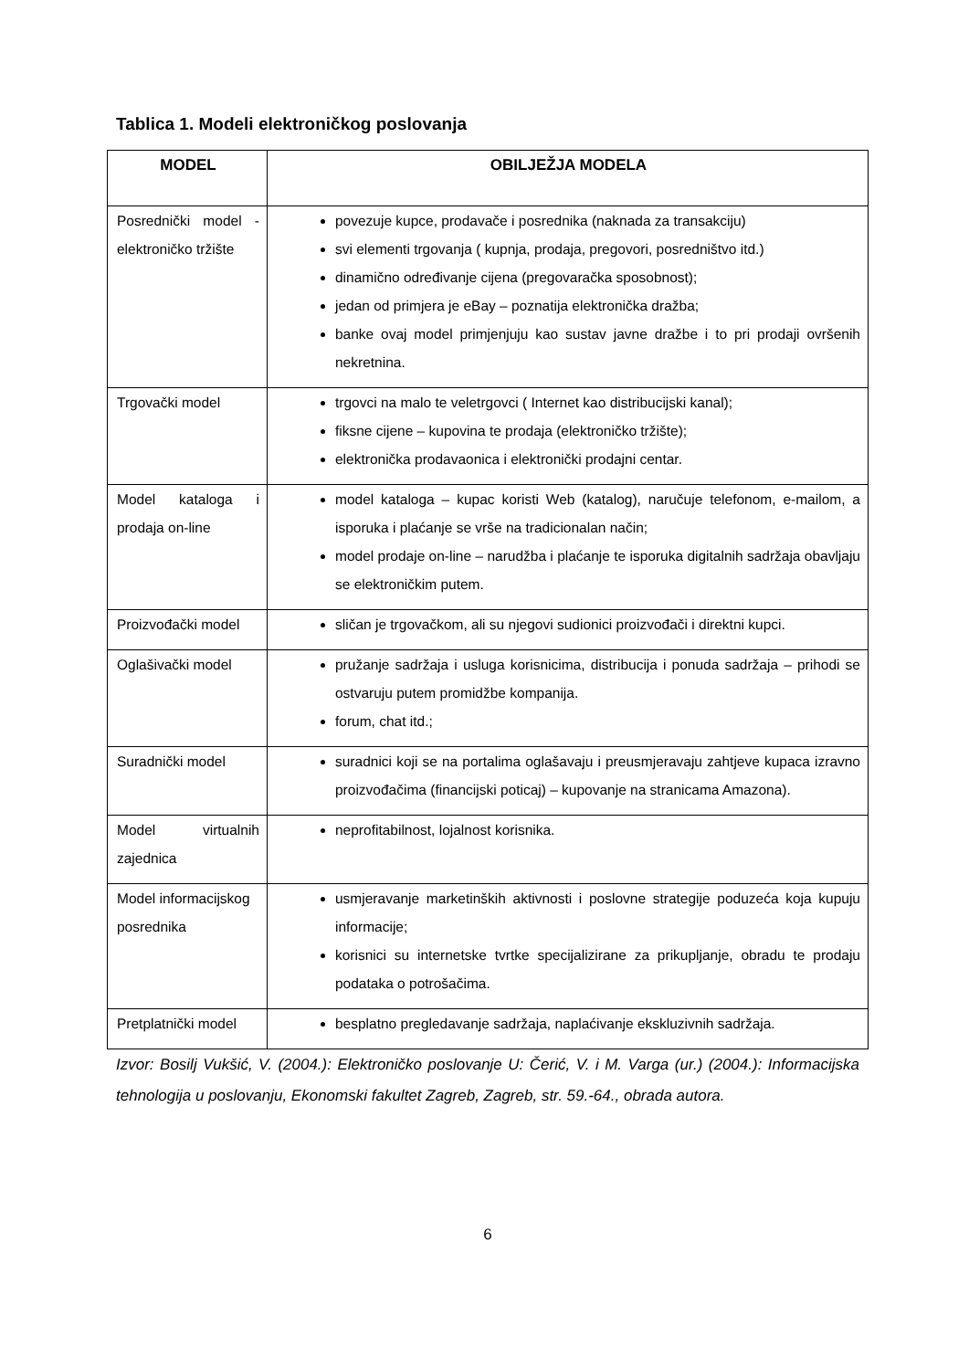Tablica 1. Modeli elektroničkog poslovanja
| MODEL | OBILJEŽJA MODELA |
| --- | --- |
| Posrednički model - elektroničko tržište | povezuje kupce, prodavače i posrednika (naknada za transakciju) svi elementi trgovanja ( kupnja, prodaja, pregovori, posredništvo itd.) dinamično određivanje cijena (pregovaračka sposobnost); jedan od primjera je eBay – poznatija elektronička dražba; banke ovaj model primjenjuju kao sustav javne dražbe i to pri prodaji ovršenih nekretnina. |
| Trgovački model | trgovci na malo te veletrgovci ( Internet kao distribucijski kanal); fiksne cijene – kupovina te prodaja (elektroničko tržište); elektronička prodavaonica i elektronički prodajni centar. |
| Model kataloga i prodaja on-line | model kataloga – kupac koristi Web (katalog), naručuje telefonom, e-mailom, a isporuka i plaćanje se vrše na tradicionalan način; model prodaje on-line – narudžba i plaćanje te isporuka digitalnih sadržaja obavljaju se elektroničkim putem. |
| Proizvođački model | sličan je trgovačkom, ali su njegovi sudionici proizvođači i direktni kupci. |
| Oglašivački model | pružanje sadržaja i usluga korisnicima, distribucija i ponuda sadržaja – prihodi se ostvaruju putem promidžbe kompanija. forum, chat itd.; |
| Suradnički model | suradnici koji se na portalima oglašavaju i preusmjeravaju zahtjeve kupaca izravno proizvođačima (financijski poticaj) – kupovanje na stranicama Amazona). |
| Model virtualnih zajednica | neprofitabilnost, lojalnost korisnika. |
| Model informacijskog posrednika | usmjeravanje marketinških aktivnosti i poslovne strategije poduzeća koja kupuju informacije; korisnici su internetske tvrtke specijalizirane za prikupljanje, obradu te prodaju podataka o potrošačima. |
| Pretplatnički model | besplatno pregledavanje sadržaja, naplaćivanje ekskluzivnih sadržaja. |
Izvor: Bosilj Vukšić, V. (2004.): Elektroničko poslovanje U: Čerić, V. i M. Varga (ur.) (2004.): Informacijska tehnologija u poslovanju, Ekonomski fakultet Zagreb, Zagreb, str. 59.-64., obrada autora.
6